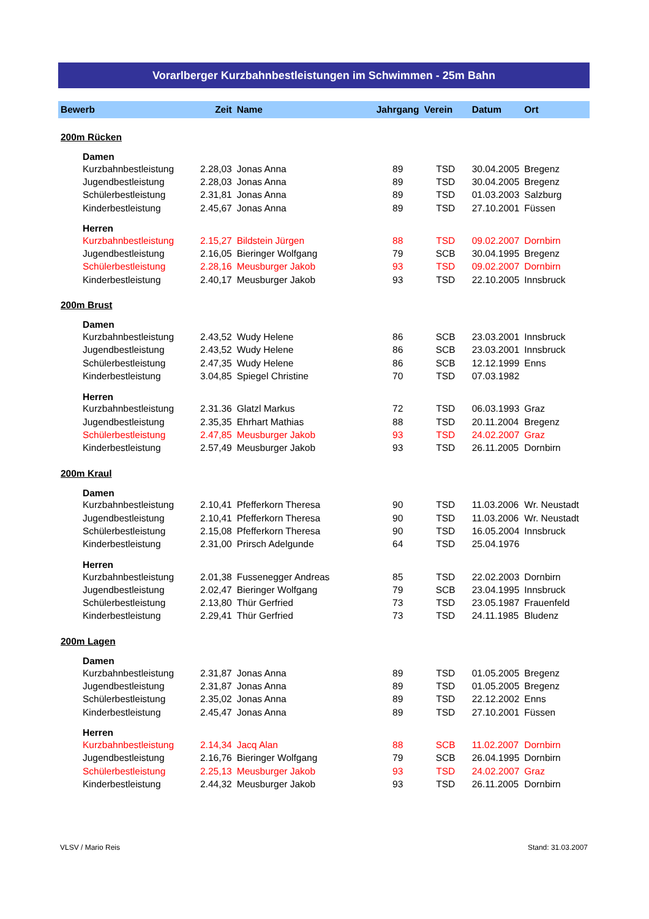Vorarlberger Kurzbahnbestleistungen im Schwimmen - 25m Bahn
| Bewerb | Zeit | Name | Jahrgang | Verein | Datum | Ort |
| --- | --- | --- | --- | --- | --- | --- |
| 200m Rücken | | | | | | |
| Damen | | | | | | |
| Kurzbahnbestleistung | 2.28,03 | Jonas Anna | 89 | TSD | 30.04.2005 | Bregenz |
| Jugendbestleistung | 2.28,03 | Jonas Anna | 89 | TSD | 30.04.2005 | Bregenz |
| Schülerbestleistung | 2.31,81 | Jonas Anna | 89 | TSD | 01.03.2003 | Salzburg |
| Kinderbestleistung | 2.45,67 | Jonas Anna | 89 | TSD | 27.10.2001 | Füssen |
| Herren | | | | | | |
| Kurzbahnbestleistung | 2.15,27 | Bildstein Jürgen | 88 | TSD | 09.02.2007 | Dornbirn |
| Jugendbestleistung | 2.16,05 | Bieringer Wolfgang | 79 | SCB | 30.04.1995 | Bregenz |
| Schülerbestleistung | 2.28,16 | Meusburger Jakob | 93 | TSD | 09.02.2007 | Dornbirn |
| Kinderbestleistung | 2.40,17 | Meusburger Jakob | 93 | TSD | 22.10.2005 | Innsbruck |
| 200m Brust | | | | | | |
| Damen | | | | | | |
| Kurzbahnbestleistung | 2.43,52 | Wudy Helene | 86 | SCB | 23.03.2001 | Innsbruck |
| Jugendbestleistung | 2.43,52 | Wudy Helene | 86 | SCB | 23.03.2001 | Innsbruck |
| Schülerbestleistung | 2.47,35 | Wudy Helene | 86 | SCB | 12.12.1999 | Enns |
| Kinderbestleistung | 3.04,85 | Spiegel Christine | 70 | TSD | 07.03.1982 | |
| Herren | | | | | | |
| Kurzbahnbestleistung | 2.31.36 | Glatzl Markus | 72 | TSD | 06.03.1993 | Graz |
| Jugendbestleistung | 2.35,35 | Ehrhart Mathias | 88 | TSD | 20.11.2004 | Bregenz |
| Schülerbestleistung | 2.47,85 | Meusburger Jakob | 93 | TSD | 24.02.2007 | Graz |
| Kinderbestleistung | 2.57,49 | Meusburger Jakob | 93 | TSD | 26.11.2005 | Dornbirn |
| 200m Kraul | | | | | | |
| Damen | | | | | | |
| Kurzbahnbestleistung | 2.10,41 | Pfefferkorn Theresa | 90 | TSD | 11.03.2006 | Wr. Neustadt |
| Jugendbestleistung | 2.10,41 | Pfefferkorn Theresa | 90 | TSD | 11.03.2006 | Wr. Neustadt |
| Schülerbestleistung | 2.15,08 | Pfefferkorn Theresa | 90 | TSD | 16.05.2004 | Innsbruck |
| Kinderbestleistung | 2.31,00 | Prirsch Adelgunde | 64 | TSD | 25.04.1976 | |
| Herren | | | | | | |
| Kurzbahnbestleistung | 2.01,38 | Fussenegger Andreas | 85 | TSD | 22.02.2003 | Dornbirn |
| Jugendbestleistung | 2.02,47 | Bieringer Wolfgang | 79 | SCB | 23.04.1995 | Innsbruck |
| Schülerbestleistung | 2.13,80 | Thür Gerfried | 73 | TSD | 23.05.1987 | Frauenfeld |
| Kinderbestleistung | 2.29,41 | Thür Gerfried | 73 | TSD | 24.11.1985 | Bludenz |
| 200m Lagen | | | | | | |
| Damen | | | | | | |
| Kurzbahnbestleistung | 2.31,87 | Jonas Anna | 89 | TSD | 01.05.2005 | Bregenz |
| Jugendbestleistung | 2.31,87 | Jonas Anna | 89 | TSD | 01.05.2005 | Bregenz |
| Schülerbestleistung | 2.35,02 | Jonas Anna | 89 | TSD | 22.12.2002 | Enns |
| Kinderbestleistung | 2.45,47 | Jonas Anna | 89 | TSD | 27.10.2001 | Füssen |
| Herren | | | | | | |
| Kurzbahnbestleistung | 2.14,34 | Jacq Alan | 88 | SCB | 11.02.2007 | Dornbirn |
| Jugendbestleistung | 2.16,76 | Bieringer Wolfgang | 79 | SCB | 26.04.1995 | Dornbirn |
| Schülerbestleistung | 2.25,13 | Meusburger Jakob | 93 | TSD | 24.02.2007 | Graz |
| Kinderbestleistung | 2.44,32 | Meusburger Jakob | 93 | TSD | 26.11.2005 | Dornbirn |
VLSV / Mario Reis Stand: 31.03.2007